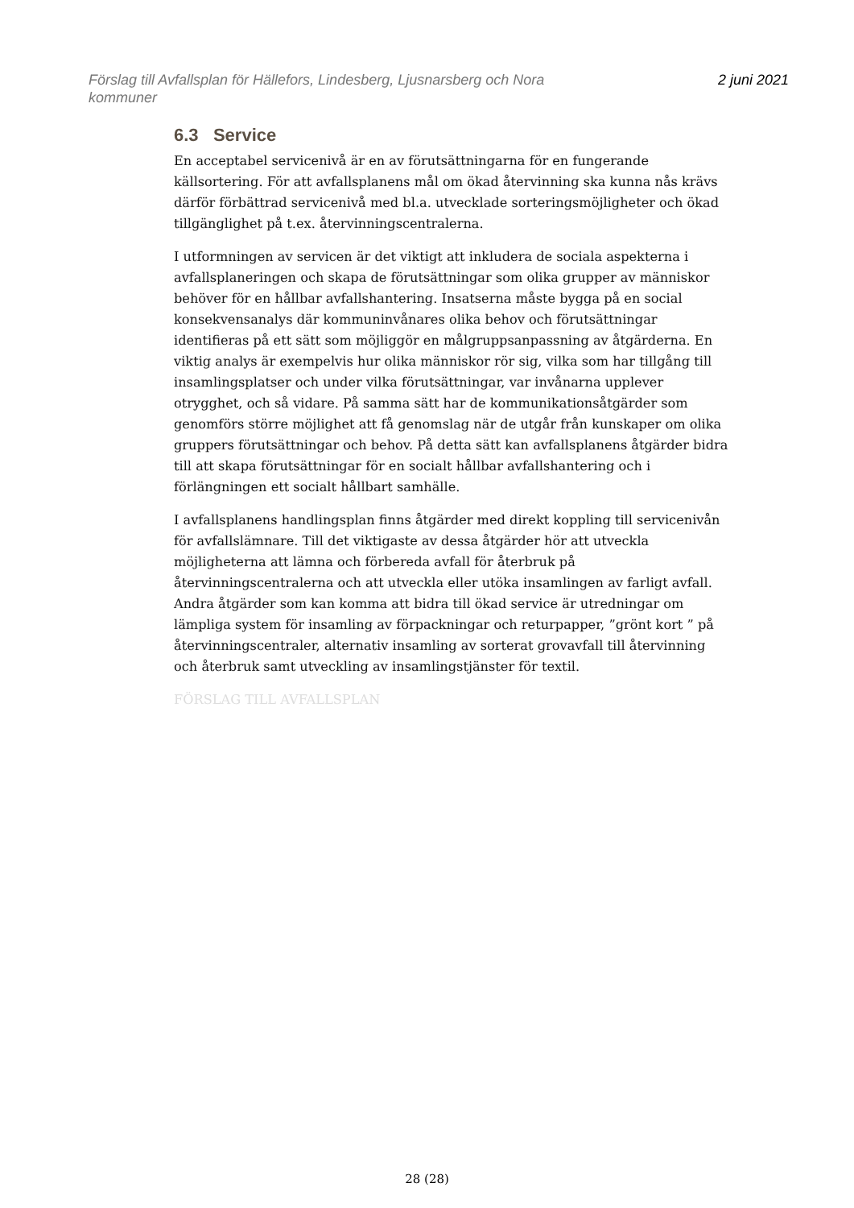Förslag till Avfallsplan för Hällefors, Lindesberg, Ljusnarsberg och Nora
kommuner
2 juni 2021
6.3 Service
En acceptabel servicenivå är en av förutsättningarna för en fungerande källsortering. För att avfallsplanens mål om ökad återvinning ska kunna nås krävs därför förbättrad servicenivå med bl.a. utvecklade sorteringsmöjligheter och ökad tillgänglighet på t.ex. återvinningscentralerna.
I utformningen av servicen är det viktigt att inkludera de sociala aspekterna i avfallsplaneringen och skapa de förutsättningar som olika grupper av människor behöver för en hållbar avfallshantering. Insatserna måste bygga på en social konsekvensanalys där kommuninvånares olika behov och förutsättningar identifieras på ett sätt som möjliggör en målgruppsanpassning av åtgärderna. En viktig analys är exempelvis hur olika människor rör sig, vilka som har tillgång till insamlingsplatser och under vilka förutsättningar, var invånarna upplever otrygghet, och så vidare. På samma sätt har de kommunikationsåtgärder som genomförs större möjlighet att få genomslag när de utgår från kunskaper om olika gruppers förutsättningar och behov. På detta sätt kan avfallsplanens åtgärder bidra till att skapa förutsättningar för en socialt hållbar avfallshantering och i förlängningen ett socialt hållbart samhälle.
I avfallsplanens handlingsplan finns åtgärder med direkt koppling till servicenivån för avfallslämnare. Till det viktigaste av dessa åtgärder hör att utveckla möjligheterna att lämna och förbereda avfall för återbruk på återvinningscentralerna och att utveckla eller utöka insamlingen av farligt avfall. Andra åtgärder som kan komma att bidra till ökad service är utredningar om lämpliga system för insamling av förpackningar och returpapper, ”grönt kort ” på återvinningscentraler, alternativ insamling av sorterat grovavfall till återvinning och återbruk samt utveckling av insamlingstjänster för textil.
FÖRSLAG TILL AVFALLSPLAN
28 (28)